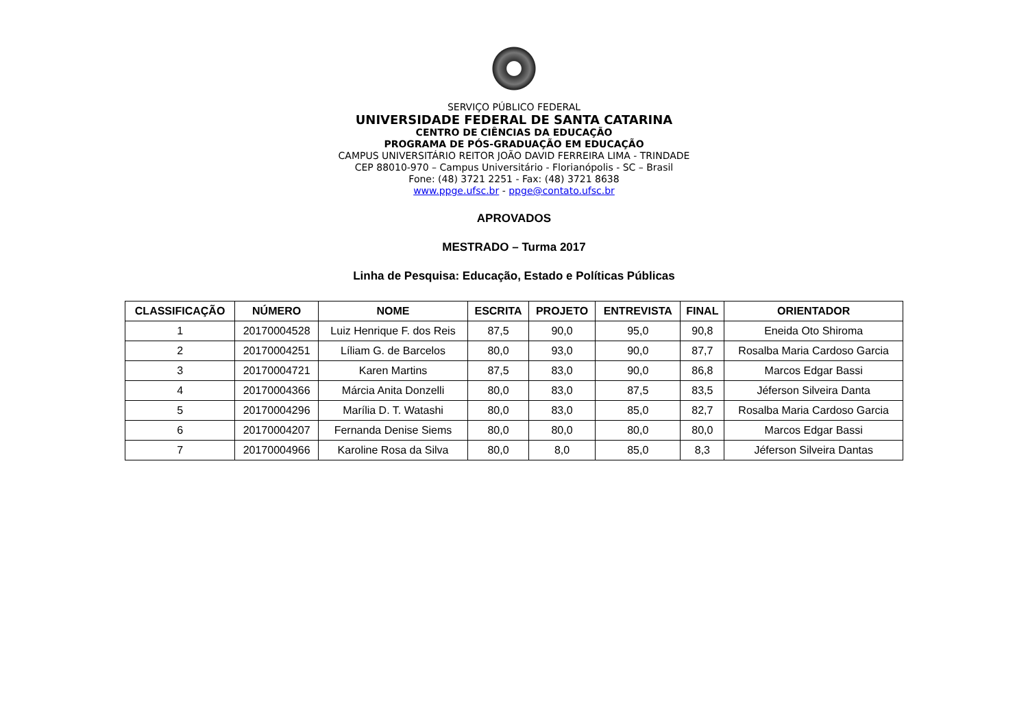SERVIÇO PÚBLICO FEDERAL
UNIVERSIDADE FEDERAL DE SANTA CATARINA
CENTRO DE CIÊNCIAS DA EDUCAÇÃO
PROGRAMA DE PÓS-GRADUAÇÃO EM EDUCAÇÃO
CAMPUS UNIVERSITÁRIO REITOR JOÃO DAVID FERREIRA LIMA - TRINDADE
CEP 88010-970 – Campus Universitário - Florianópolis - SC – Brasil
Fone: (48) 3721 2251 - Fax: (48) 3721 8638
www.ppge.ufsc.br - ppge@contato.ufsc.br
APROVADOS
MESTRADO – Turma 2017
Linha de Pesquisa: Educação, Estado e Políticas Públicas
| CLASSIFICAÇÃO | NÚMERO | NOME | ESCRITA | PROJETO | ENTREVISTA | FINAL | ORIENTADOR |
| --- | --- | --- | --- | --- | --- | --- | --- |
| 1 | 20170004528 | Luiz Henrique F. dos Reis | 87,5 | 90,0 | 95,0 | 90,8 | Eneida Oto Shiroma |
| 2 | 20170004251 | Líliam G. de Barcelos | 80,0 | 93,0 | 90,0 | 87,7 | Rosalba Maria Cardoso Garcia |
| 3 | 20170004721 | Karen Martins | 87,5 | 83,0 | 90,0 | 86,8 | Marcos Edgar Bassi |
| 4 | 20170004366 | Márcia Anita Donzelli | 80,0 | 83,0 | 87,5 | 83,5 | Jéferson Silveira Danta |
| 5 | 20170004296 | Marília D. T. Watashi | 80,0 | 83,0 | 85,0 | 82,7 | Rosalba Maria Cardoso Garcia |
| 6 | 20170004207 | Fernanda Denise Siems | 80,0 | 80,0 | 80,0 | 80,0 | Marcos Edgar Bassi |
| 7 | 20170004966 | Karoline Rosa da Silva | 80,0 | 8,0 | 85,0 | 8,3 | Jéferson Silveira Dantas |